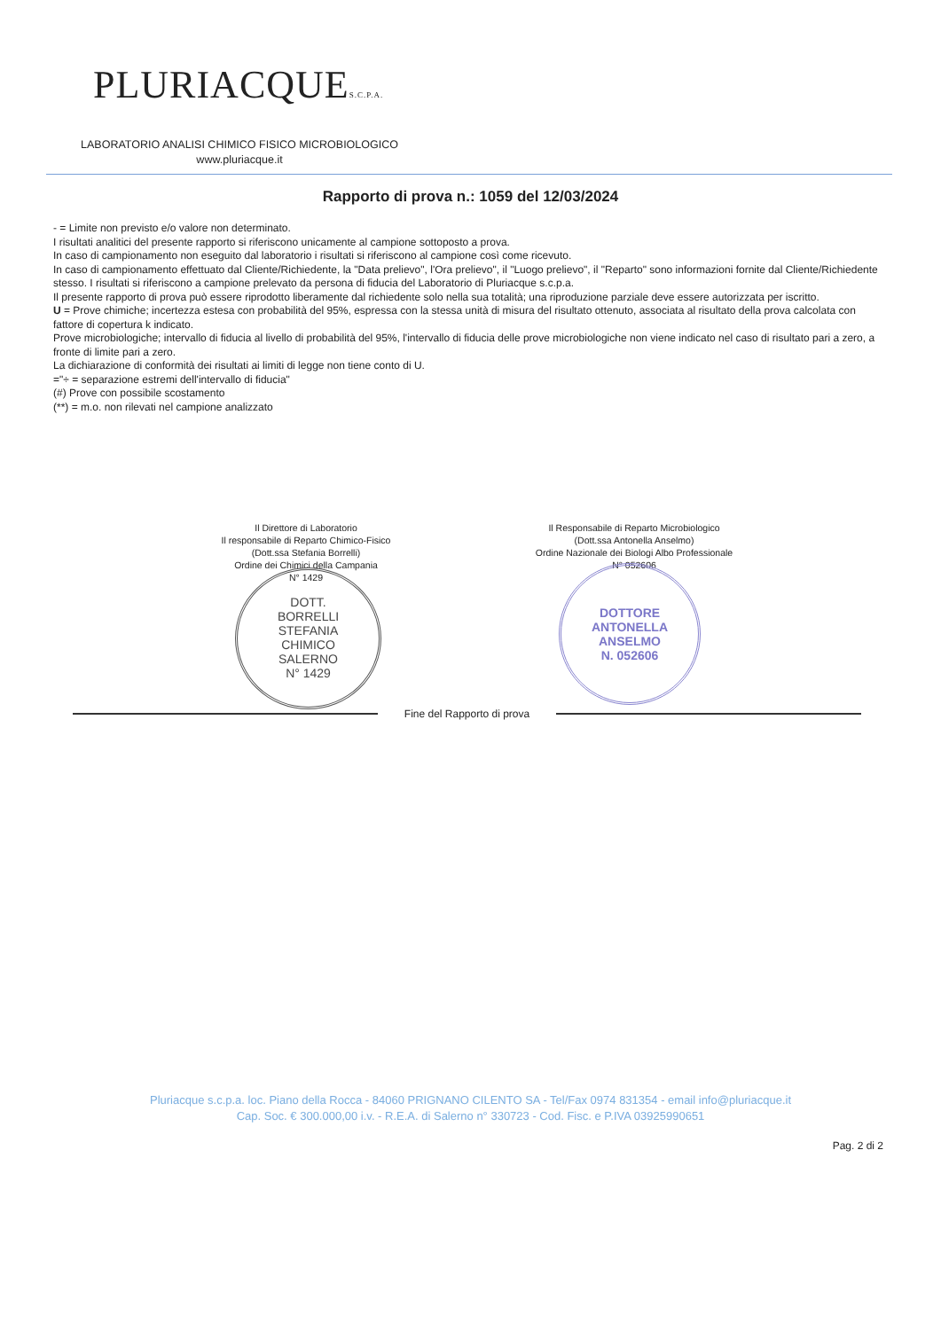PLURIACQUES.C.P.A.
LABORATORIO ANALISI CHIMICO FISICO MICROBIOLOGICO
www.pluriacque.it
Rapporto di prova n.: 1059 del 12/03/2024
- = Limite non previsto e/o valore non determinato.
I risultati analitici del presente rapporto si riferiscono unicamente al campione sottoposto a prova.
In caso di campionamento non eseguito dal laboratorio i risultati si riferiscono al campione così come ricevuto.
In caso di campionamento effettuato dal Cliente/Richiedente, la "Data prelievo", l'Ora prelievo", il "Luogo prelievo", il "Reparto" sono informazioni fornite dal Cliente/Richiedente stesso. I risultati si riferiscono a campione prelevato da persona di fiducia del Laboratorio di Pluriacque s.c.p.a.
Il presente rapporto di prova può essere riprodotto liberamente dal richiedente solo nella sua totalità; una riproduzione parziale deve essere autorizzata per iscritto.
U = Prove chimiche; incertezza estesa con probabilità del 95%, espressa con la stessa unità di misura del risultato ottenuto, associata al risultato della prova calcolata con fattore di copertura k indicato.
Prove microbiologiche; intervallo di fiducia al livello di probabilità del 95%, l'intervallo di fiducia delle prove microbiologiche non viene indicato nel caso di risultato pari a zero, a fronte di limite pari a zero.
La dichiarazione di conformità dei risultati ai limiti di legge non tiene conto di U.
="÷ = separazione estremi dell'intervallo di fiducia"
(#) Prove con possibile scostamento
(**) = m.o. non rilevati nel campione analizzato
Il Direttore di Laboratorio
Il responsabile di Reparto Chimico-Fisico
(Dott.ssa Stefania Borrelli)
Ordine dei Chimici della Campania
N° 1429
DOTT.
BORRELLI
STEFANIA
CHIMICO
SALERNO
N° 1429
Il Responsabile di Reparto Microbiologico
(Dott.ssa Antonella Anselmo)
Ordine Nazionale dei Biologi Albo Professionale
N° 052606
DOTTORE
ANTONELLA
ANSELMO
N. 052606
Fine del Rapporto di prova
Pluriacque s.c.p.a. loc. Piano della Rocca - 84060 PRIGNANO CILENTO SA - Tel/Fax 0974 831354 - email info@pluriacque.it
Cap. Soc. € 300.000,00 i.v. - R.E.A. di Salerno n° 330723 - Cod. Fisc. e P.IVA 03925990651
Pag. 2 di 2